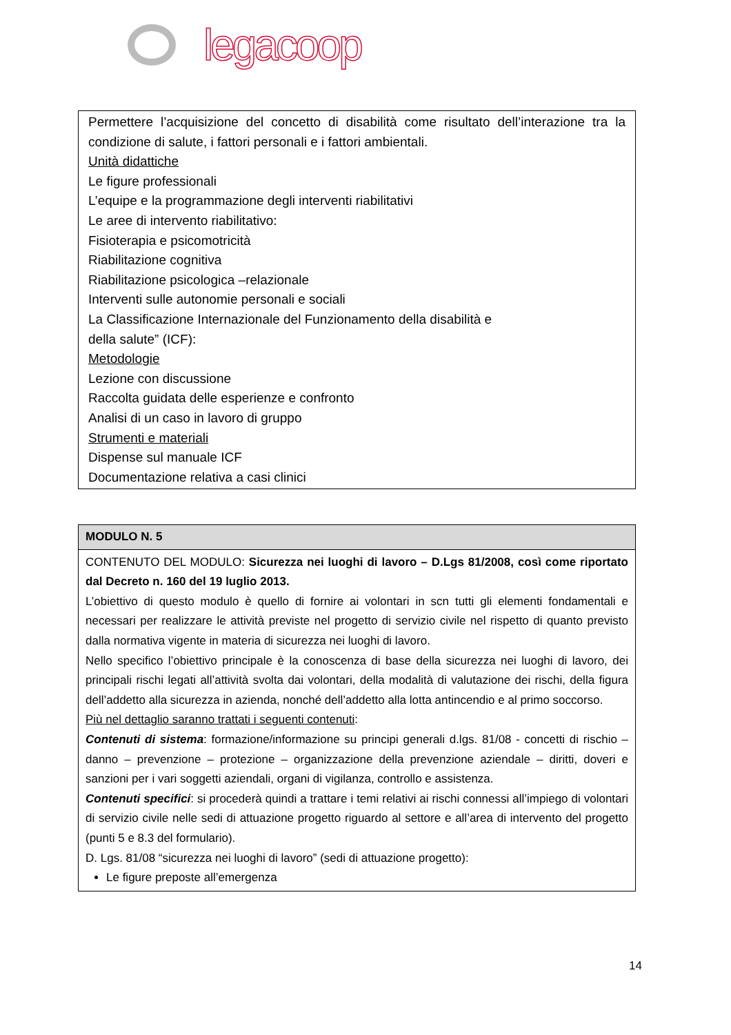legacoop
| Permettere l’acquisizione del concetto di disabilità come risultato dell’interazione tra la condizione di salute, i fattori personali e i fattori ambientali. Unità didattiche Le figure professionali L’equipe e la programmazione degli interventi riabilitativi Le aree di intervento riabilitativo: Fisioterapia e psicomotricità Riabilitazione cognitiva Riabilitazione psicologica –relazionale Interventi sulle autonomie personali e sociali La Classificazione Internazionale del Funzionamento della disabilità e della salute” (ICF): Metodologie Lezione con discussione Raccolta guidata delle esperienze e confronto Analisi di un caso in lavoro di gruppo Strumenti e materiali Dispense sul manuale ICF Documentazione relativa a casi clinici |
| MODULO N. 5 |
| CONTENUTO DEL MODULO: Sicurezza nei luoghi di lavoro – D.Lgs 81/2008, così come riportato dal Decreto n. 160 del 19 luglio 2013. L’obiettivo di questo modulo è quello di fornire ai volontari in scn tutti gli elementi fondamentali e necessari per realizzare le attività previste nel progetto di servizio civile nel rispetto di quanto previsto dalla normativa vigente in materia di sicurezza nei luoghi di lavoro. Nello specifico l’obiettivo principale è la conoscenza di base della sicurezza nei luoghi di lavoro, dei principali rischi legati all’attività svolta dai volontari, della modalità di valutazione dei rischi, della figura dell’addetto alla sicurezza in azienda, nonché dell’addetto alla lotta antincendio e al primo soccorso. Più nel dettaglio saranno trattati i seguenti contenuti : Contenuti di sistema : formazione/informazione su principi generali d.lgs. 81/08 - concetti di rischio – danno – prevenzione – protezione – organizzazione della prevenzione aziendale – diritti, doveri e sanzioni per i vari soggetti aziendali, organi di vigilanza, controllo e assistenza. Contenuti specifici : si procederà quindi a trattare i temi relativi ai rischi connessi all’impiego di volontari di servizio civile nelle sedi di attuazione progetto riguardo al settore e all’area di intervento del progetto (punti 5 e 8.3 del formulario). D. Lgs. 81/08 “sicurezza nei luoghi di lavoro” (sedi di attuazione progetto): Le figure preposte all’emergenza |
14